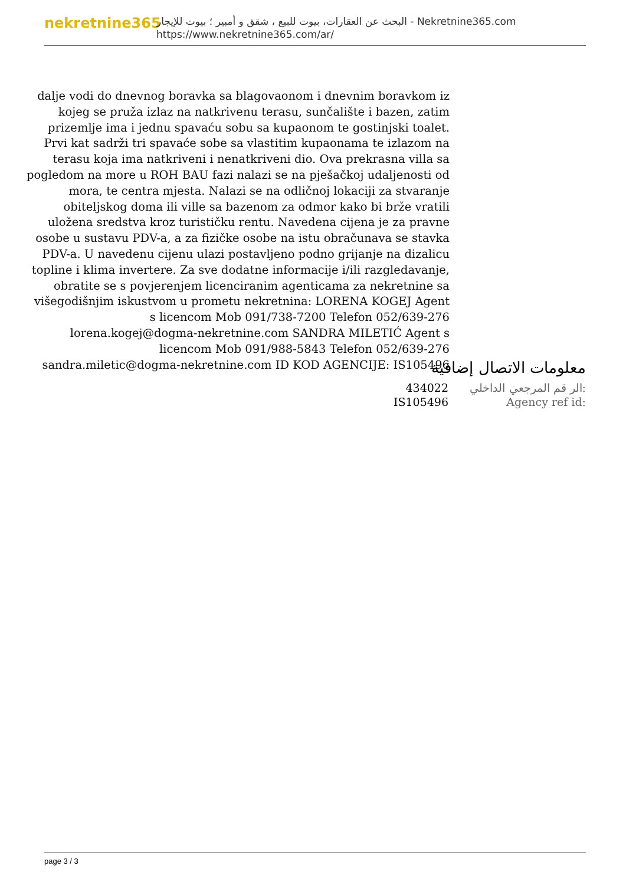nekretnine365
البحث عن العقارات، بيوت للبيع ، شقق و أمبير ؛ بيوت للإيجار - Nekretnine365.com
https://www.nekretnine365.com/ar/
dalje vodi do dnevnog boravka sa blagovaonom i dnevnim boravkom iz kojeg se pruža izlaz na natkrivenu terasu, sunčalište i bazen, zatim prizemlje ima i jednu spavaću sobu sa kupaonom te gostinjski toalet. Prvi kat sadrži tri spavaće sobe sa vlastitim kupaonama te izlazom na terasu koja ima natkriveni i nenatkriveni dio. Ova prekrasna villa sa pogledom na more u ROH BAU fazi nalazi se na pješačkoj udaljenosti od mora, te centra mjesta. Nalazi se na odličnoj lokaciji za stvaranje obiteljskog doma ili ville sa bazenom za odmor kako bi brže vratili uložena sredstva kroz turističku rentu. Navedena cijena je za pravne osobe u sustavu PDV-a, a za fizičke osobe na istu obračunava se stavka PDV-a. U navedenu cijenu ulazi postavljeno podno grijanje na dizalicu topline i klima invertere. Za sve dodatne informacije i/ili razgledavanje, obratite se s povjerenjem licenciranim agenticama za nekretnine sa višegodišnjim iskustvom u prometu nekretnina: LORENA KOGEJ Agent s licencom Mob 091/738-7200 Telefon 052/639-276 lorena.kogej@dogma-nekretnine.com SANDRA MILETIĆ Agent s licencom Mob 091/988-5843 Telefon 052/639-276 sandra.miletic@dogma-nekretnine.com ID KOD AGENCIJE: IS105496
معلومات الاتصال إضافية
| 434022 | الر قم المرجعي الداخلي: |
| IS105496 | Agency ref id: |
page 3 / 3